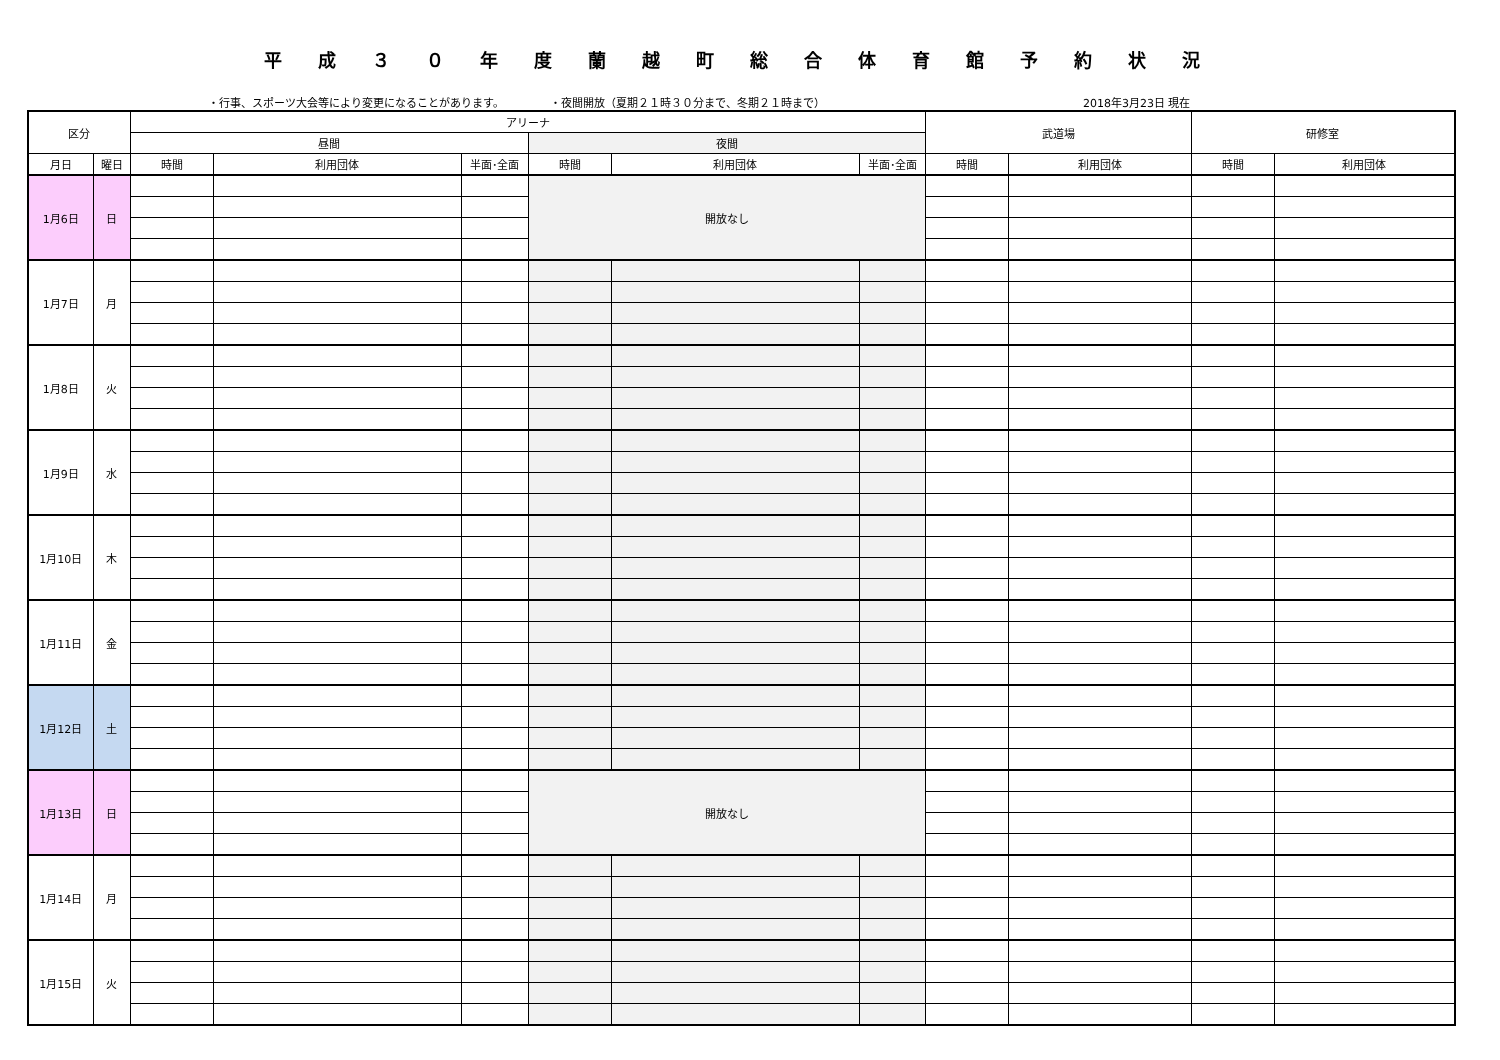平成３０年度蘭越町総合体育館予約状況
・行事、スポーツ大会等により変更になることがあります。 ・夜間開放（夏期２１時３０分まで、冬期２１時まで） 2018年3月23日 現在
| 区分 | | アリーナ | | | | | | 武道場 | | 研修室 | |
| --- | --- | --- | --- | --- | --- | --- | --- | --- | --- | --- | --- |
| | | 昼間 | | | 夜間 | | | | | | |
| 月日 | 曜日 | 時間 | 利用団体 | 半面･全面 | 時間 | 利用団体 | 半面･全面 | 時間 | 利用団体 | 時間 | 利用団体 |
| 1月6日 | 日 | | | | 開放なし | | | | | | |
| 1月7日 | 月 | | | | | | | | | | |
| 1月8日 | 火 | | | | | | | | | | |
| 1月9日 | 水 | | | | | | | | | | |
| 1月10日 | 木 | | | | | | | | | | |
| 1月11日 | 金 | | | | | | | | | | |
| 1月12日 | 土 | | | | | | | | | | |
| 1月13日 | 日 | | | | 開放なし | | | | | | |
| 1月14日 | 月 | | | | | | | | | | |
| 1月15日 | 火 | | | | | | | | | | |